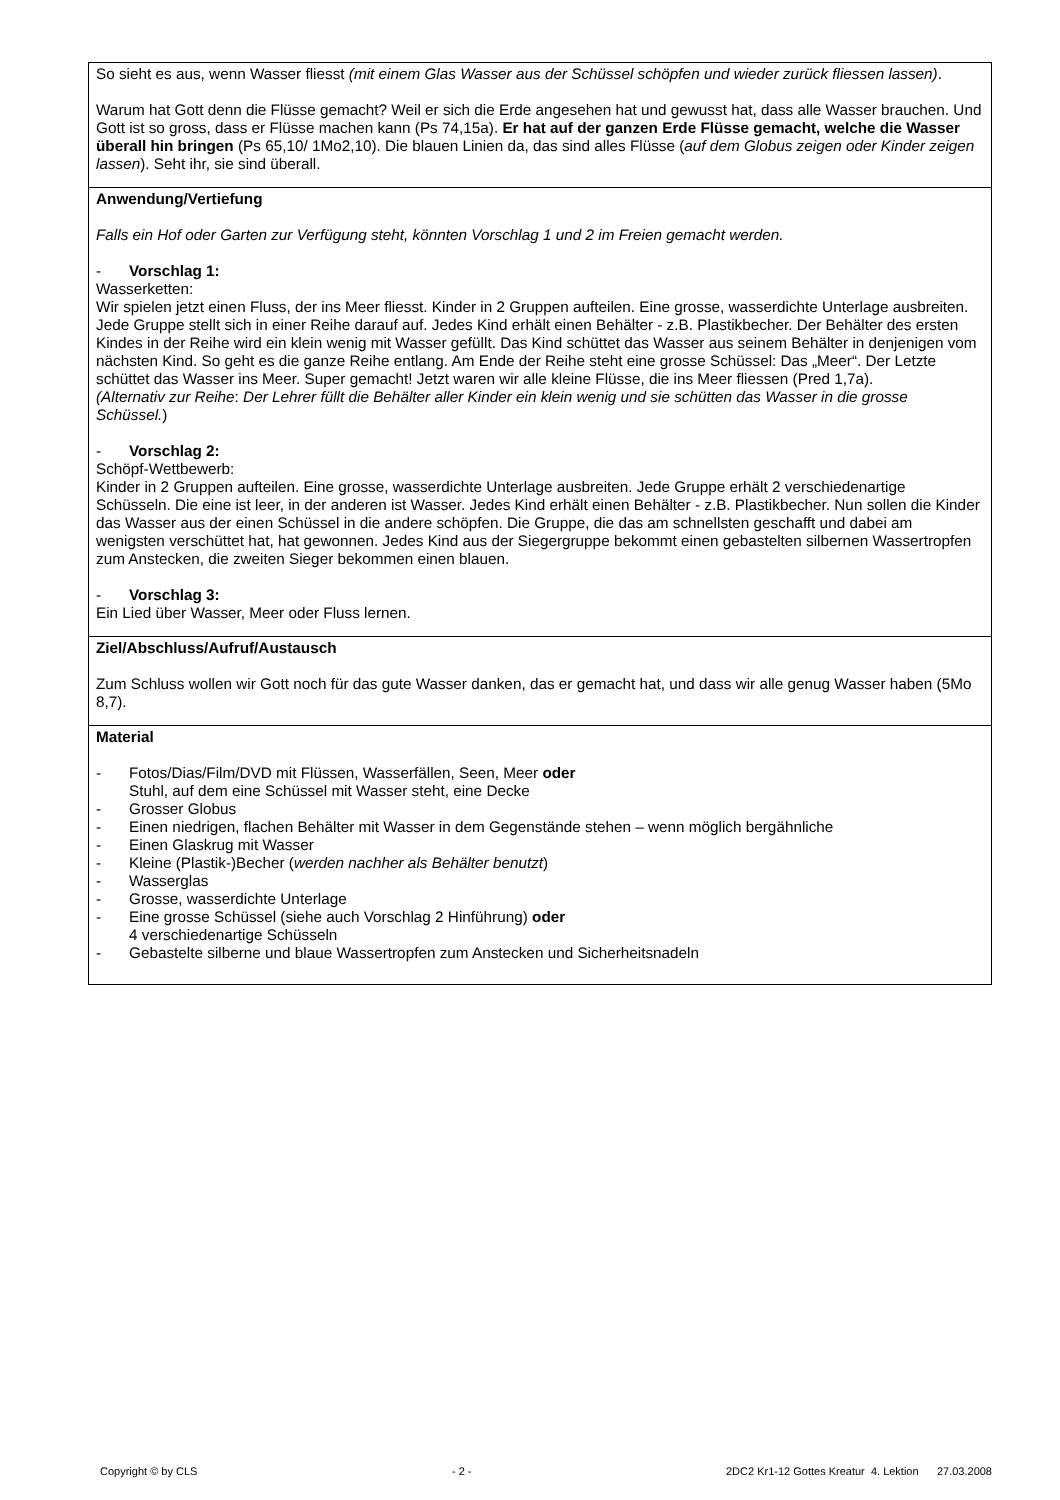| So sieht es aus, wenn Wasser fliesst (mit einem Glas Wasser aus der Schüssel schöpfen und wieder zurück fliessen lassen) . Warum hat Gott denn die Flüsse gemacht? Weil er sich die Erde angesehen hat und gewusst hat, dass alle Wasser brauchen. Und Gott ist so gross, dass er Flüsse machen kann (Ps 74,15a). Er hat auf der ganzen Erde Flüsse gemacht, welche die Wasser überall hin bringen (Ps 65,10/ 1Mo2,10). Die blauen Linien da, das sind alles Flüsse ( auf dem Globus zeigen oder Kinder zeigen lassen ). Seht ihr, sie sind überall. |
| Anwendung/Vertiefung Falls ein Hof oder Garten zur Verfügung steht, könnten Vorschlag 1 und 2 im Freien gemacht werden. - Vorschlag 1: Wasserketten: Wir spielen jetzt einen Fluss, der ins Meer fliesst. Kinder in 2 Gruppen aufteilen. Eine grosse, wasserdichte Unterlage ausbreiten. Jede Gruppe stellt sich in einer Reihe darauf auf. Jedes Kind erhält einen Behälter - z.B. Plastikbecher. Der Behälter des ersten Kindes in der Reihe wird ein klein wenig mit Wasser gefüllt. Das Kind schüttet das Wasser aus seinem Behälter in denjenigen vom nächsten Kind. So geht es die ganze Reihe entlang. Am Ende der Reihe steht eine grosse Schüssel: Das „Meer“. Der Letzte schüttet das Wasser ins Meer. Super gemacht! Jetzt waren wir alle kleine Flüsse, die ins Meer fliessen (Pred 1,7a). (Alternativ zur Reihe : Der Lehrer füllt die Behälter aller Kinder ein klein wenig und sie schütten das Wasser in die grosse Schüssel. ) - Vorschlag 2: Schöpf-Wettbewerb: Kinder in 2 Gruppen aufteilen. Eine grosse, wasserdichte Unterlage ausbreiten. Jede Gruppe erhält 2 verschiedenartige Schüsseln. Die eine ist leer, in der anderen ist Wasser. Jedes Kind erhält einen Behälter - z.B. Plastikbecher. Nun sollen die Kinder das Wasser aus der einen Schüssel in die andere schöpfen. Die Gruppe, die das am schnellsten geschafft und dabei am wenigsten verschüttet hat, hat gewonnen. Jedes Kind aus der Siegergruppe bekommt einen gebastelten silbernen Wassertropfen zum Anstecken, die zweiten Sieger bekommen einen blauen. - Vorschlag 3: Ein Lied über Wasser, Meer oder Fluss lernen. |
| Ziel/Abschluss/Aufruf/Austausch Zum Schluss wollen wir Gott noch für das gute Wasser danken, das er gemacht hat, und dass wir alle genug Wasser haben (5Mo 8,7). |
| Material - Fotos/Dias/Film/DVD mit Flüssen, Wasserfällen, Seen, Meer oder Stuhl, auf dem eine Schüssel mit Wasser steht, eine Decke - Grosser Globus - Einen niedrigen, flachen Behälter mit Wasser in dem Gegenstände stehen – wenn möglich bergähnliche - Einen Glaskrug mit Wasser - Kleine (Plastik-)Becher ( werden nachher als Behälter benutzt ) - Wasserglas - Grosse, wasserdichte Unterlage - Eine grosse Schüssel (siehe auch Vorschlag 2 Hinführung) oder 4 verschiedenartige Schüsseln - Gebastelte silberne und blaue Wassertropfen zum Anstecken und Sicherheitsnadeln |
Copyright © by CLS - 2 - 2DC2 Kr1-12 Gottes Kreatur 4. Lektion 27.03.2008